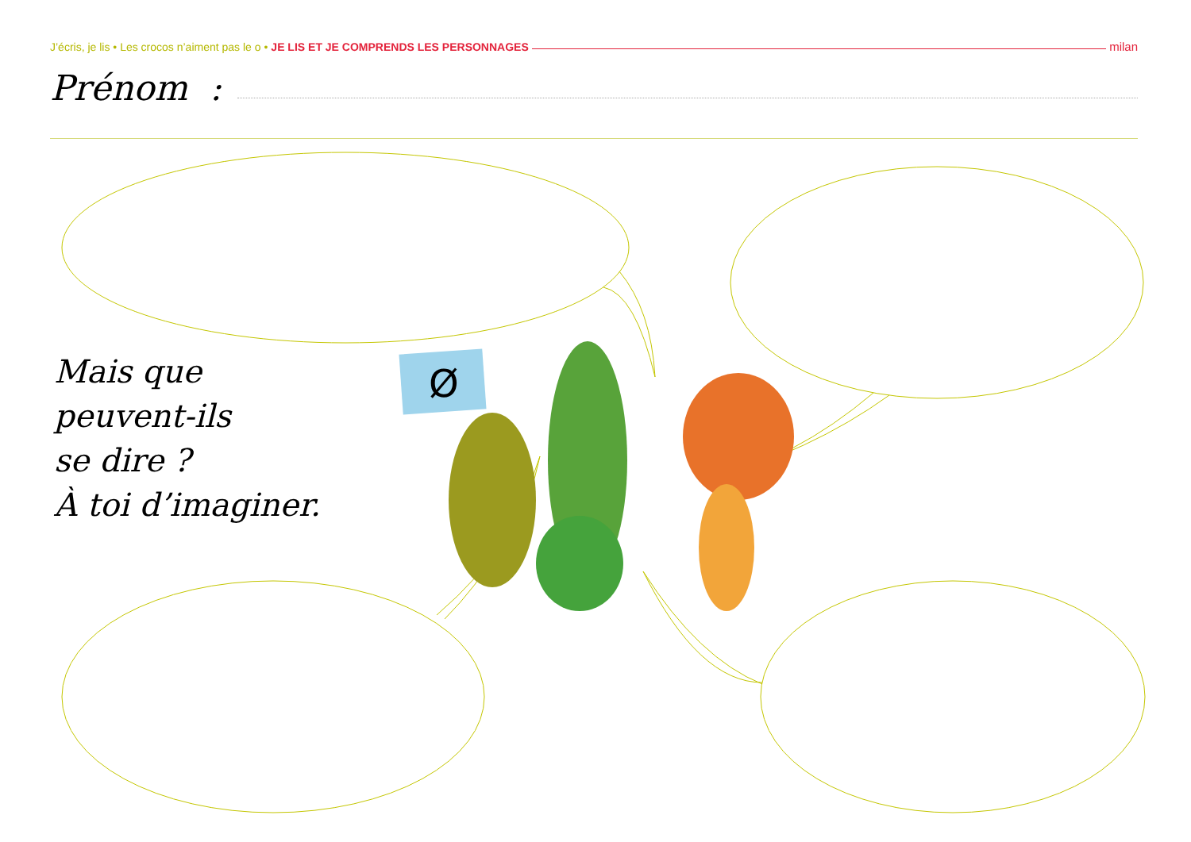Ø
J’écris, je lis • Les crocos n’aiment pas le o • JE LIS ET JE COMPRENDS LES PERSONNAGES milan
Prénom :
Mais que
peuvent-ils
se dire ?
À toi d’imaginer.